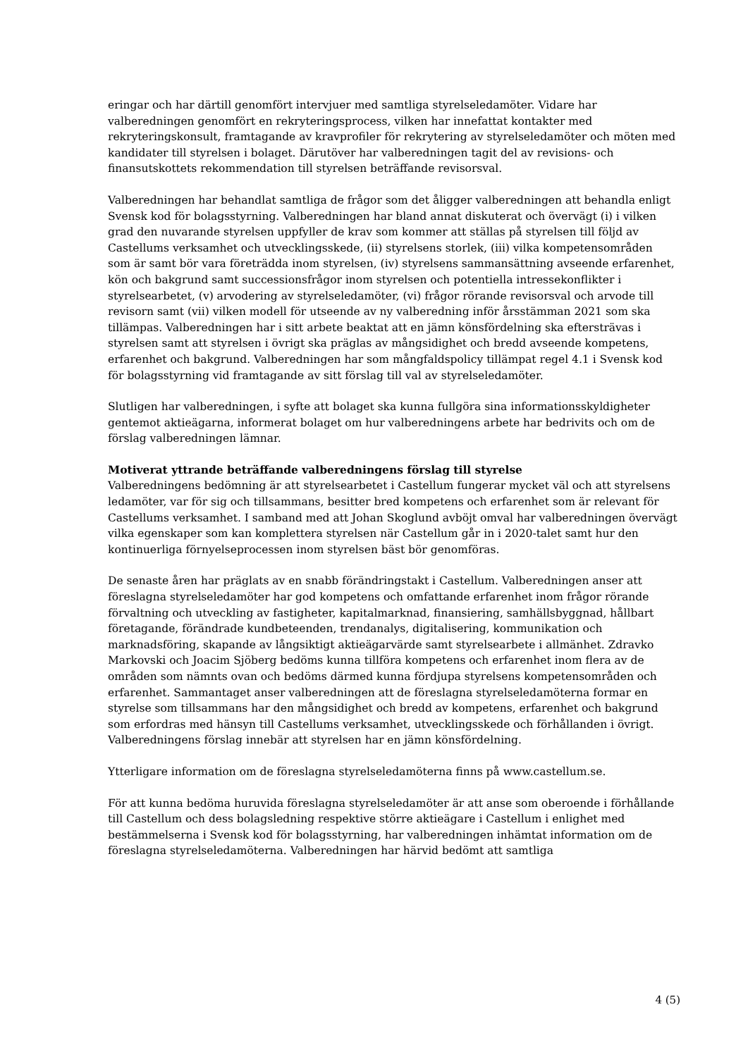eringar och har därtill genomfört intervjuer med samtliga styrelseledamöter. Vidare har valberedningen genomfört en rekryteringsprocess, vilken har innefattat kontakter med rekryteringskonsult, framtagande av kravprofiler för rekrytering av styrelseledamöter och möten med kandidater till styrelsen i bolaget. Därutöver har valberedningen tagit del av revisions- och finansutskottets rekommendation till styrelsen beträffande revisorsval.
Valberedningen har behandlat samtliga de frågor som det åligger valberedningen att behandla enligt Svensk kod för bolagsstyrning. Valberedningen har bland annat diskuterat och övervägt (i) i vilken grad den nuvarande styrelsen uppfyller de krav som kommer att ställas på styrelsen till följd av Castellums verksamhet och utvecklingsskede, (ii) styrelsens storlek, (iii) vilka kompetensområden som är samt bör vara företrädda inom styrelsen, (iv) styrelsens sammansättning avseende erfarenhet, kön och bakgrund samt successionsfrågor inom styrelsen och potentiella intressekonflikter i styrelsearbetet, (v) arvodering av styrelseledamöter, (vi) frågor rörande revisorsval och arvode till revisorn samt (vii) vilken modell för utseende av ny valberedning inför årsstämman 2021 som ska tillämpas. Valberedningen har i sitt arbete beaktat att en jämn könsfördelning ska eftersträvas i styrelsen samt att styrelsen i övrigt ska präglas av mångsidighet och bredd avseende kompetens, erfarenhet och bakgrund. Valberedningen har som mångfaldspolicy tillämpat regel 4.1 i Svensk kod för bolagsstyrning vid framtagande av sitt förslag till val av styrelseledamöter.
Slutligen har valberedningen, i syfte att bolaget ska kunna fullgöra sina informationsskyldigheter gentemot aktieägarna, informerat bolaget om hur valberedningens arbete har bedrivits och om de förslag valberedningen lämnar.
Motiverat yttrande beträffande valberedningens förslag till styrelse
Valberedningens bedömning är att styrelsearbetet i Castellum fungerar mycket väl och att styrelsens ledamöter, var för sig och tillsammans, besitter bred kompetens och erfarenhet som är relevant för Castellums verksamhet. I samband med att Johan Skoglund avböjt omval har valberedningen övervägt vilka egenskaper som kan komplettera styrelsen när Castellum går in i 2020-talet samt hur den kontinuerliga förnyelseprocessen inom styrelsen bäst bör genomföras.
De senaste åren har präglats av en snabb förändringstakt i Castellum. Valberedningen anser att föreslagna styrelseledamöter har god kompetens och omfattande erfarenhet inom frågor rörande förvaltning och utveckling av fastigheter, kapitalmarknad, finansiering, samhällsbyggnad, hållbart företagande, förändrade kundbeteenden, trendanalys, digitalisering, kommunikation och marknadsföring, skapande av långsiktigt aktieägarvärde samt styrelsearbete i allmänhet. Zdravko Markovski och Joacim Sjöberg bedöms kunna tillföra kompetens och erfarenhet inom flera av de områden som nämnts ovan och bedöms därmed kunna fördjupa styrelsens kompetensområden och erfarenhet. Sammantaget anser valberedningen att de föreslagna styrelseledamöterna formar en styrelse som tillsammans har den mångsidighet och bredd av kompetens, erfarenhet och bakgrund som erfordras med hänsyn till Castellums verksamhet, utvecklingsskede och förhållanden i övrigt. Valberedningens förslag innebär att styrelsen har en jämn könsfördelning.
Ytterligare information om de föreslagna styrelseledamöterna finns på www.castellum.se.
För att kunna bedöma huruvida föreslagna styrelseledamöter är att anse som oberoende i förhållande till Castellum och dess bolagsledning respektive större aktieägare i Castellum i enlighet med bestämmelserna i Svensk kod för bolagsstyrning, har valberedningen inhämtat information om de föreslagna styrelseledamöterna. Valberedningen har härvid bedömt att samtliga
4 (5)